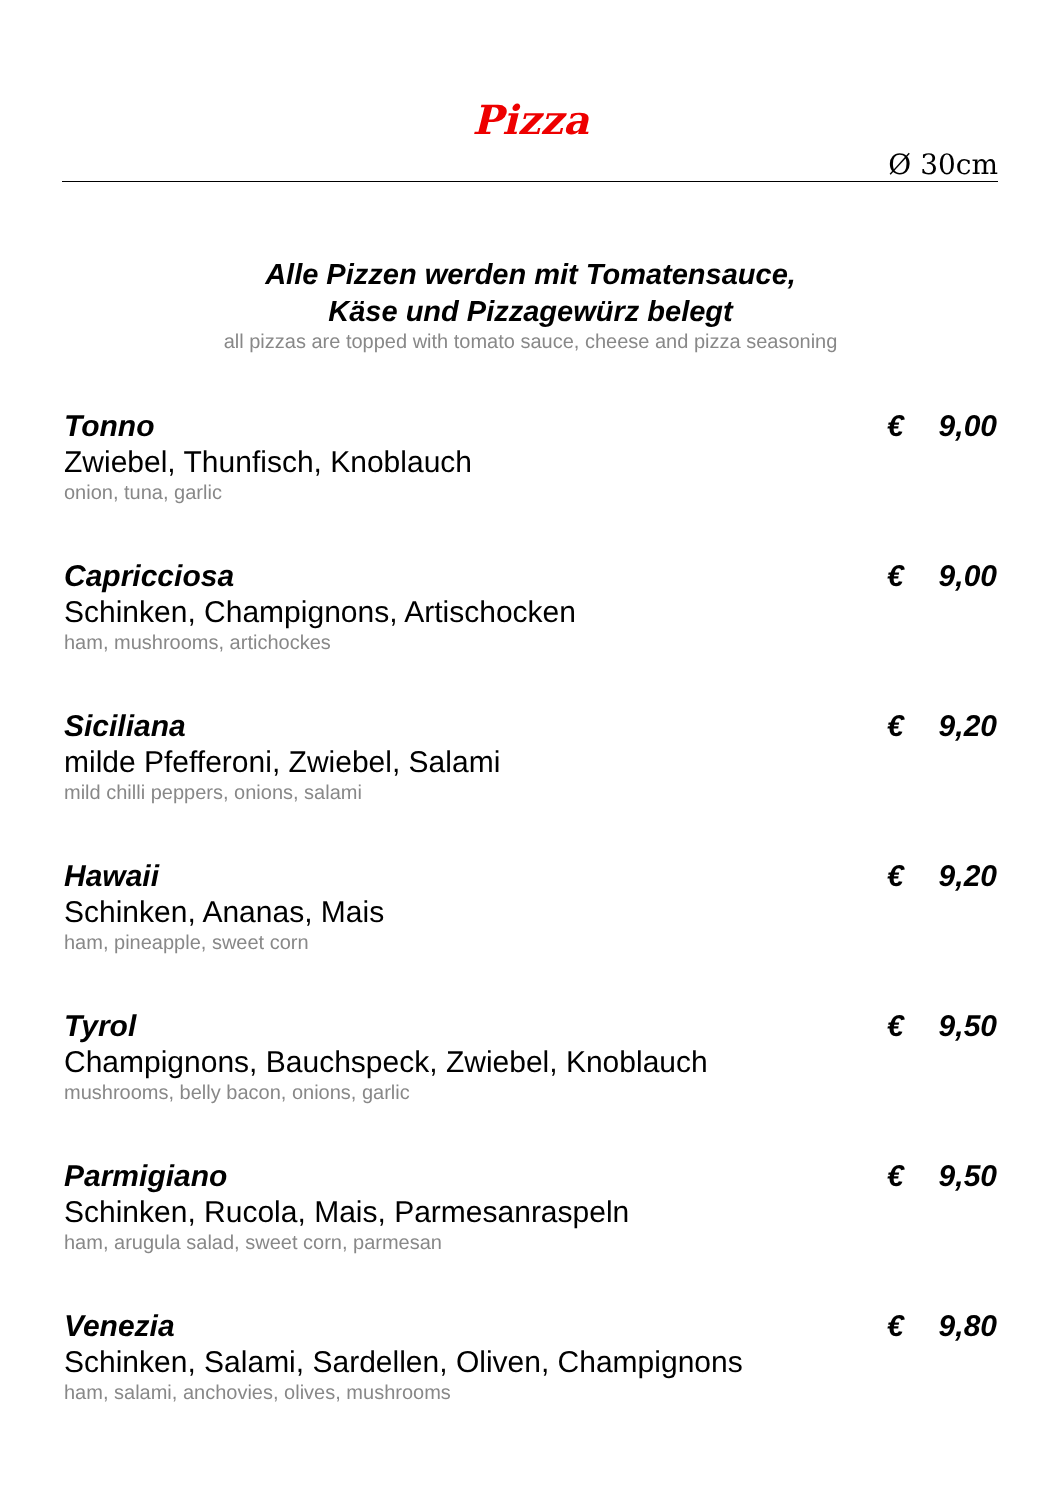Pizza
Ø 30cm
Alle Pizzen werden mit Tomatensauce,
Käse und Pizzagewürz belegt
all pizzas are topped with tomato sauce, cheese and pizza seasoning
Tonno
Zwiebel, Thunfisch, Knoblauch
onion, tuna, garlic
€ 9,00
Capricciosa
Schinken, Champignons, Artischocken
ham, mushrooms, artichockes
€ 9,00
Siciliana
milde Pfefferoni, Zwiebel, Salami
mild chilli peppers, onions, salami
€ 9,20
Hawaii
Schinken, Ananas, Mais
ham, pineapple, sweet corn
€ 9,20
Tyrol
Champignons, Bauchspeck, Zwiebel, Knoblauch
mushrooms, belly bacon, onions, garlic
€ 9,50
Parmigiano
Schinken, Rucola, Mais, Parmesanraspeln
ham, arugula salad, sweet corn, parmesan
€ 9,50
Venezia
Schinken, Salami, Sardellen, Oliven, Champignons
ham, salami, anchovies, olives, mushrooms
€ 9,80